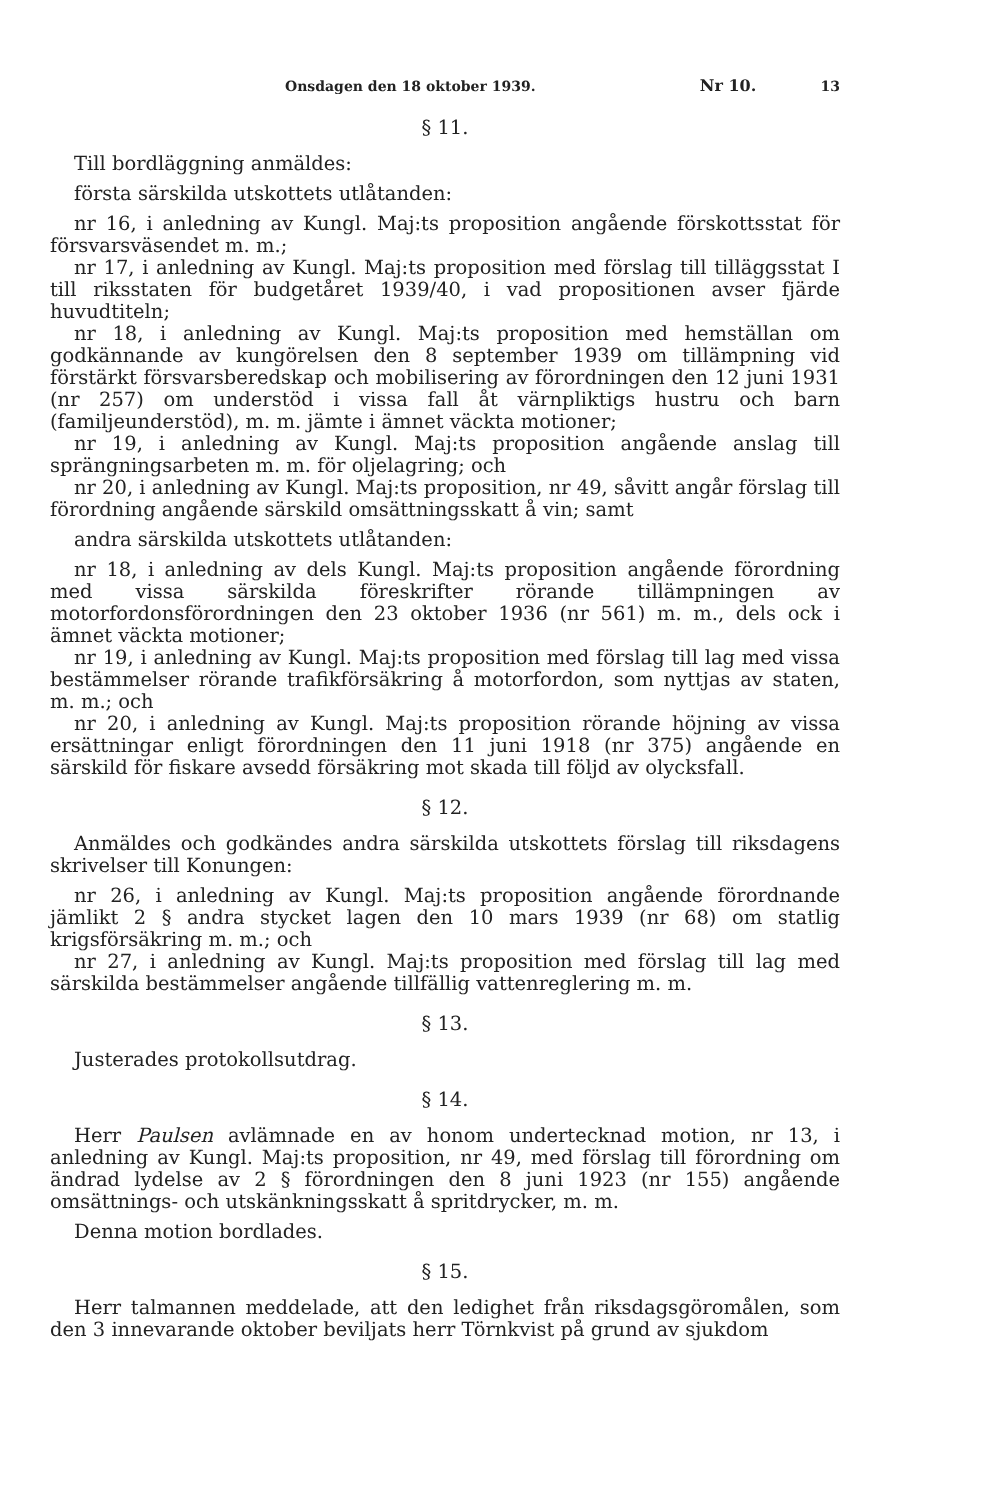Onsdagen den 18 oktober 1939. Nr 10. 13
§ 11.
Till bordläggning anmäldes:
första särskilda utskottets utlåtanden:
nr 16, i anledning av Kungl. Maj:ts proposition angående förskottsstat för försvarsväsendet m. m.;
nr 17, i anledning av Kungl. Maj:ts proposition med förslag till tilläggsstat I till riksstaten för budgetåret 1939/40, i vad propositionen avser fjärde huvudtiteln;
nr 18, i anledning av Kungl. Maj:ts proposition med hemställan om godkännande av kungörelsen den 8 september 1939 om tillämpning vid förstärkt försvarsberedskap och mobilisering av förordningen den 12 juni 1931 (nr 257) om understöd i vissa fall åt värnpliktigs hustru och barn (familjeunderstöd), m. m. jämte i ämnet väckta motioner;
nr 19, i anledning av Kungl. Maj:ts proposition angående anslag till sprängningsarbeten m. m. för oljelagring; och
nr 20, i anledning av Kungl. Maj:ts proposition, nr 49, såvitt angår förslag till förordning angående särskild omsättningsskatt å vin; samt
andra särskilda utskottets utlåtanden:
nr 18, i anledning av dels Kungl. Maj:ts proposition angående förordning med vissa särskilda föreskrifter rörande tillämpningen av motorfordonsförordningen den 23 oktober 1936 (nr 561) m. m., dels ock i ämnet väckta motioner;
nr 19, i anledning av Kungl. Maj:ts proposition med förslag till lag med vissa bestämmelser rörande trafikförsäkring å motorfordon, som nyttjas av staten, m. m.; och
nr 20, i anledning av Kungl. Maj:ts proposition rörande höjning av vissa ersättningar enligt förordningen den 11 juni 1918 (nr 375) angående en särskild för fiskare avsedd försäkring mot skada till följd av olycksfall.
§ 12.
Anmäldes och godkändes andra särskilda utskottets förslag till riksdagens skrivelser till Konungen:
nr 26, i anledning av Kungl. Maj:ts proposition angående förordnande jämlikt 2 § andra stycket lagen den 10 mars 1939 (nr 68) om statlig krigsförsäkring m. m.; och
nr 27, i anledning av Kungl. Maj:ts proposition med förslag till lag med särskilda bestämmelser angående tillfällig vattenreglering m. m.
§ 13.
Justerades protokollsutdrag.
§ 14.
Herr Paulsen avlämnade en av honom undertecknad motion, nr 13, i anledning av Kungl. Maj:ts proposition, nr 49, med förslag till förordning om ändrad lydelse av 2 § förordningen den 8 juni 1923 (nr 155) angående omsättnings- och utskänkningsskatt å spritdrycker, m. m.
Denna motion bordlades.
§ 15.
Herr talmannen meddelade, att den ledighet från riksdagsgöromålen, som den 3 innevarande oktober beviljats herr Törnkvist på grund av sjukdom